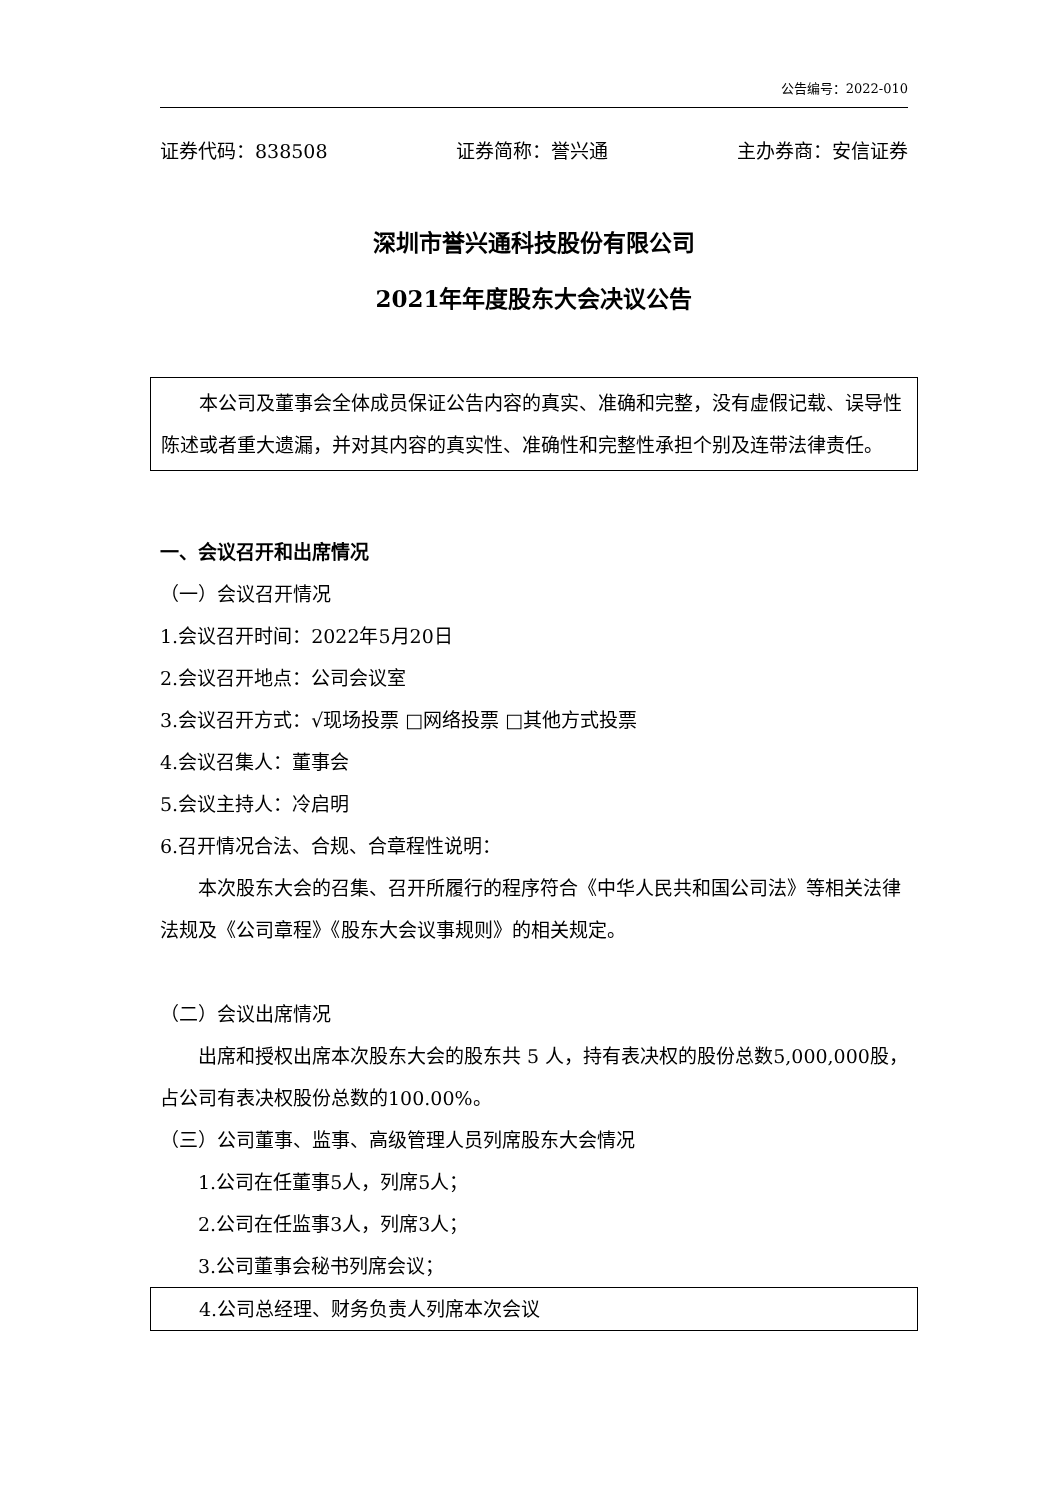公告编号：2022-010
证券代码：838508 证券简称：誉兴通 主办券商：安信证券
深圳市誉兴通科技股份有限公司
2021年年度股东大会决议公告
本公司及董事会全体成员保证公告内容的真实、准确和完整，没有虚假记载、误导性陈述或者重大遗漏，并对其内容的真实性、准确性和完整性承担个别及连带法律责任。
一、会议召开和出席情况
（一）会议召开情况
1.会议召开时间：2022年5月20日
2.会议召开地点：公司会议室
3.会议召开方式：√现场投票 □网络投票 □其他方式投票
4.会议召集人：董事会
5.会议主持人：冷启明
6.召开情况合法、合规、合章程性说明：
本次股东大会的召集、召开所履行的程序符合《中华人民共和国公司法》等相关法律法规及《公司章程》《股东大会议事规则》的相关规定。
（二）会议出席情况
出席和授权出席本次股东大会的股东共 5 人，持有表决权的股份总数5,000,000股，占公司有表决权股份总数的100.00%。
（三）公司董事、监事、高级管理人员列席股东大会情况
1.公司在任董事5人，列席5人；
2.公司在任监事3人，列席3人；
3.公司董事会秘书列席会议；
4.公司总经理、财务负责人列席本次会议